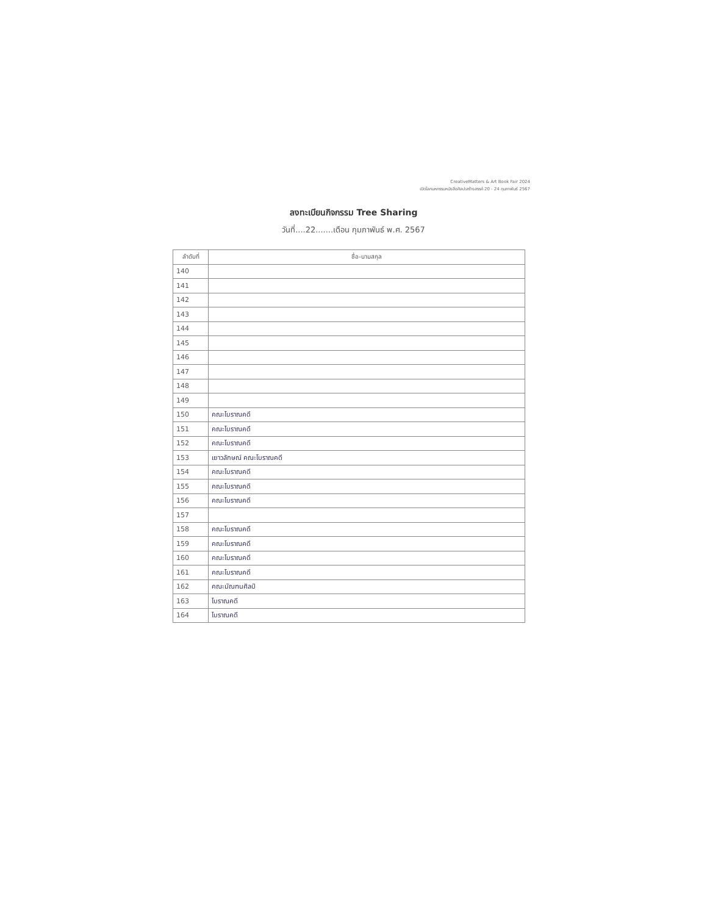CreativeMatters & Art Book Fair 2024
เปิดโลกมหกรรมหนังสือศิลปะสร้างสรรค์ 20 - 24 กุมภาพันธ์ 2567
ลงทะเบียนกิจกรรม Tree Sharing
วันที่....22.......เดือน กุมภาพันธ์ พ.ศ. 2567
| ลำดับที่ | ชื่อ-นามสกุล |
| --- | --- |
| 140 | |
| 141 | |
| 142 | |
| 143 | |
| 144 | |
| 145 | |
| 146 | |
| 147 | |
| 148 | |
| 149 | |
| 150 | คณะโบราณคดี |
| 151 | คณะโบราณคดี |
| 152 | คณะโบราณคดี |
| 153 | เยาวลักษณ์ คณะโบราณคดี |
| 154 | คณะโบราณคดี |
| 155 | คณะโบราณคดี |
| 156 | คณะโบราณคดี |
| 157 | |
| 158 | คณะโบราณคดี |
| 159 | คณะโบราณคดี |
| 160 | คณะโบราณคดี |
| 161 | คณะโบราณคดี |
| 162 | คณะมัณฑนศิลป์ |
| 163 | โบราณคดี |
| 164 | โบราณคดี |